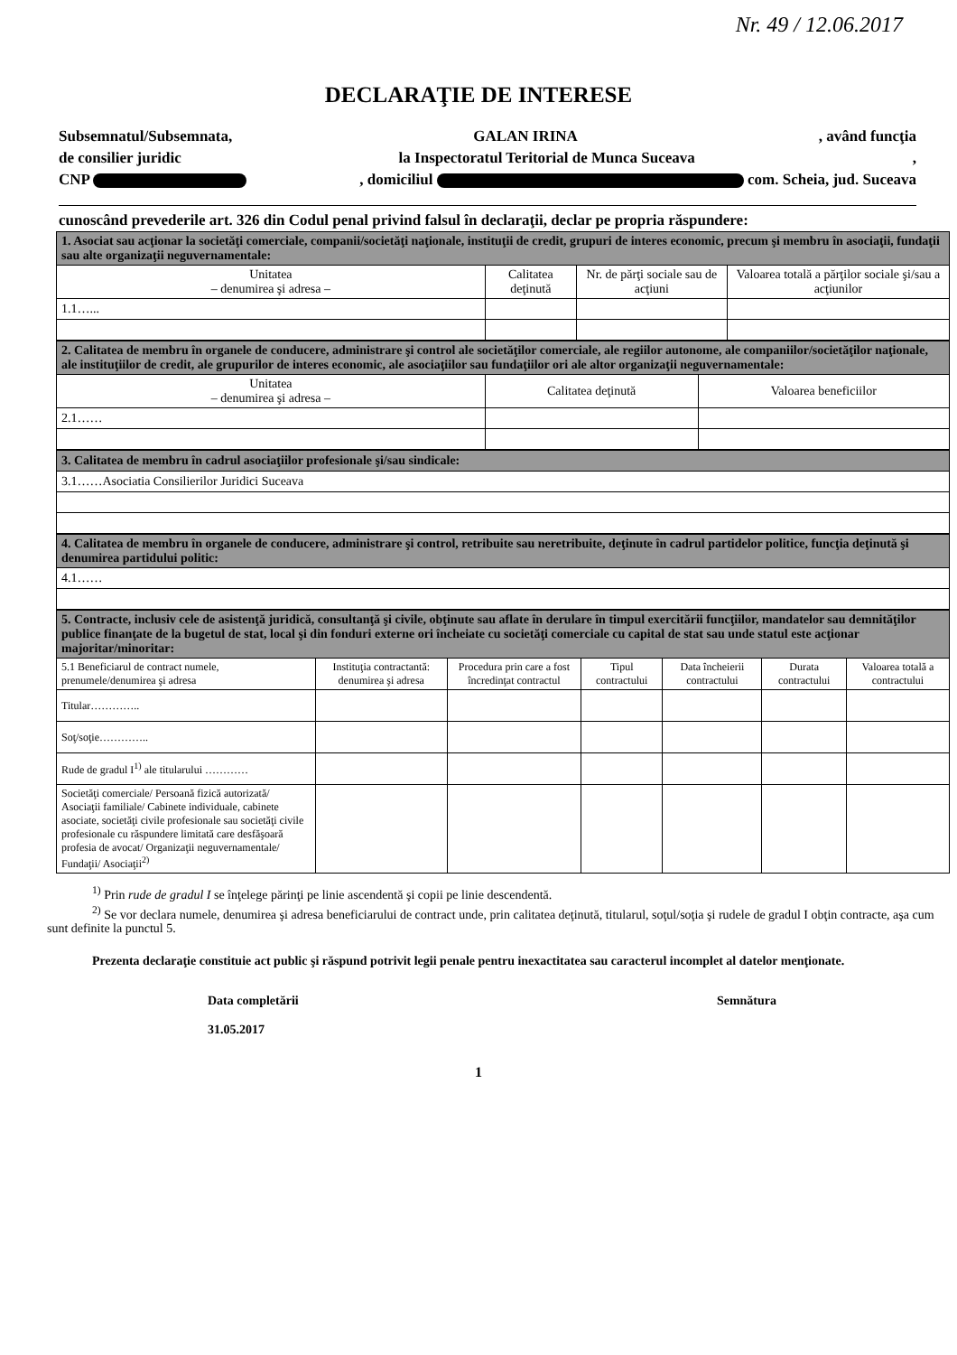Nr. 49 / 12.06.2017
DECLARAŢIE DE INTERESE
Subsemnatul/Subsemnata, GALAN IRINA, având funcţia
de consilier juridic la Inspectoratul Teritorial de Munca Suceava,
CNP , domiciliul com. Scheia, jud. Suceava
cunoscând prevederile art. 326 din Codul penal privind falsul în declaraţii, declar pe propria răspundere:
| 1. Asociat sau acţionar la societăţi comerciale, companii/societăţi naţionale, instituţii de credit, grupuri de interes economic, precum şi membru în asociaţii, fundaţii sau alte organizaţii neguvernamentale: | | | |
| Unitatea – denumirea şi adresa – | Calitatea deţinută | Nr. de părţi sociale sau de acţiuni | Valoarea totală a părţilor sociale şi/sau a acţiunilor |
| 1.1…... | | | |
| 2. Calitatea de membru în organele de conducere, administrare şi control ale societăţilor comerciale, ale regiilor autonome, ale companiilor/societăţilor naţionale, ale instituţiilor de credit, ale grupurilor de interes economic, ale asociaţiilor sau fundaţiilor ori ale altor organizaţii neguvernamentale: | | |
| Unitatea – denumirea şi adresa – | Calitatea deţinută | Valoarea beneficiilor |
| 2.1…… | | |
| 3. Calitatea de membru în cadrul asociaţiilor profesionale şi/sau sindicale: |
| 3.1……Asociatia Consilierilor Juridici Suceava |
| 4. Calitatea de membru în organele de conducere, administrare şi control, retribuite sau neretribuite, deţinute în cadrul partidelor politice, funcţia deţinută şi denumirea partidului politic: |
| 4.1…… |
| 5. Contracte, inclusiv cele de asistenţă juridică, consultanţă şi civile, obţinute sau aflate în derulare în timpul exercitării funcţiilor, mandatelor sau demnităţilor publice finanţate de la bugetul de stat, local şi din fonduri externe ori încheiate cu societăţi comerciale cu capital de stat sau unde statul este acţionar majoritar/minoritar: | | | | | | |
| 5.1 Beneficiarul de contract numele, prenumele/denumirea şi adresa | Instituţia contractantă: denumirea şi adresa | Procedura prin care a fost încredinţat contractul | Tipul contractului | Data încheierii contractului | Durata contractului | Valoarea totală a contractului |
| Titular………….. | | | | | | |
| Soţ/soţie………….. | | | | | | |
| Rude de gradul I<sup>1)</sup> ale titularului ………… | | | | | | |
| Societăţi comerciale/ Persoană fizică autorizată/ Asociaţii familiale/ Cabinete individuale, cabinete asociate, societăţi civile profesionale sau societăţi civile profesionale cu răspundere limitată care desfăşoară profesia de avocat/ Organizaţii neguvernamentale/ Fundaţii/ Asociaţii<sup>2)</sup> | | | | | | |
<sup>1)</sup> Prin rude de gradul I se înţelege părinţi pe linie ascendentă şi copii pe linie descendentă.
<sup>2)</sup> Se vor declara numele, denumirea şi adresa beneficiarului de contract unde, prin calitatea deţinută, titularul, soţul/soţia şi rudele de gradul I obţin contracte, aşa cum sunt definite la punctul 5.
Prezenta declaraţie constituie act public şi răspund potrivit legii penale pentru inexactitatea sau caracterul incomplet al datelor menţionate.
Data completării
31.05.2017
Semnătura
1